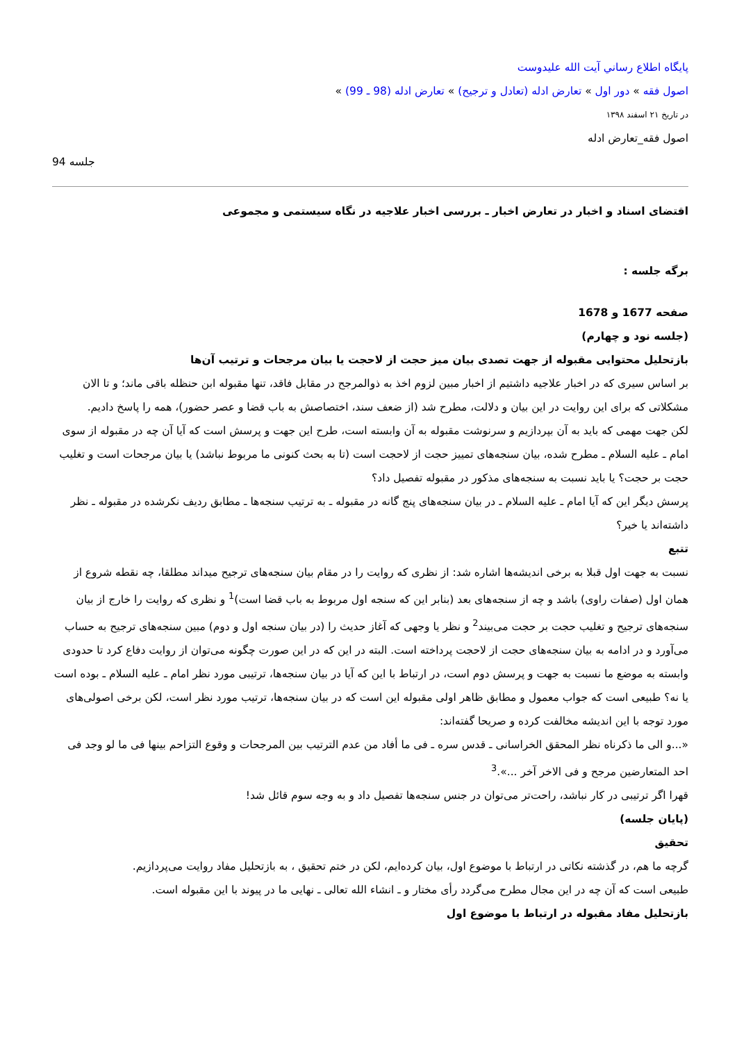پايگاه اطلاع رساني آيت الله عليدوست
اصول فقه » دور اول » تعارض ادله (تعادل و ترجیح) » تعارض ادله (98 ـ 99) »
در تاریخ ۲۱ اسفند ۱۳۹۸
اصول فقه_تعارض ادله
جلسه 94
اقتضای اسناد و اخبار در تعارض اخبار ـ بررسی اخبار علاجیه در نگاه سیستمی و مجموعی
برگه جلسه :
صفحه 1677 و 1678
(جلسه نود و چهارم)
بازتحلیل محتوایی مقبوله از جهت تصدی بیان میز حجت از لاحجت یا بیان مرجحات و ترتیب آن‌ها
بر اساس سیری که در اخبار علاجیه داشتیم از اخبار مبین لزوم اخذ به ذوالمرجح در مقابل فاقد، تنها مقبوله ابن حنظله باقی ماند؛ و تا الان مشکلاتی که برای این روایت در این بیان و دلالت، مطرح شد (از ضعف سند، اختصاصش به باب قضا و عصر حضور)، همه را پاسخ دادیم.
لکن جهت مهمی که باید به آن بپردازیم و سرنوشت مقبوله به آن وابسته است، طرح این جهت و پرسش است که آیا آن چه در مقبوله از سوی امام ـ علیه السلام ـ مطرح شده، بیان سنجه‌های تمییز حجت از لاحجت است (تا به بحث کنونی ما مربوط نباشد) یا بیان مرجحات است و تغلیب حجت بر حجت؟ یا باید نسبت به سنجه‌های مذکور در مقبوله تفصیل داد؟
پرسش دیگر این که آیا امام ـ علیه السلام ـ در بیان سنجه‌های پنج گانه در مقبوله ـ به ترتیب سنجه‌ها ـ مطابق ردیف نکرشده در مقبوله ـ نظر داشته‌اند یا خیر؟
تتبع
نسبت به جهت اول قبلا به برخی اندیشه‌ها اشاره شد: از نظری که روایت را در مقام بیان سنجه‌های ترجیح میداند مطلقا، چه نقطه شروع از همان اول (صفات راوی) باشد و چه از سنجه‌های بعد (بنابر این که سنجه اول مربوط به باب قضا است)<sup>1</sup> و نظری که روایت را خارج از بیان سنجه‌های ترجیح و تغلیب حجت بر حجت می‌بیند<sup>2</sup> و نظر یا وجهی که آغاز حدیث را (در بیان سنجه اول و دوم) مبین سنجه‌های ترجیح به حساب می‌آورد و در ادامه به بیان سنجه‌های حجت از لاحجت پرداخته است. البته در این که در این صورت چگونه می‌توان از روایت دفاع کرد تا حدودی وابسته به موضع ما نسبت به جهت و پرسش دوم است، در ارتباط با این که آیا در بیان سنجه‌ها، ترتیبی مورد نظر امام ـ علیه السلام ـ بوده است یا نه؟ طبیعی است که جواب معمول و مطابق ظاهر اولی مقبوله این است که در بیان سنجه‌ها، ترتیب مورد نظر است، لکن برخی اصولی‌های مورد توجه با این اندیشه مخالفت کرده و صریحا گفته‌اند:
«...و الی ما ذکرناه نظر المحقق الخراسانی ـ قدس سره ـ فی ما أفاد من عدم الترتیب بین المرجحات و وقوع التزاحم بینها فی ما لو وجد فی احد المتعارضین مرجح و فی الاخر آخر ...».<sup>3</sup>
قهرا اگر ترتیبی در کار نباشد، راحت‌تر می‌توان در جنس سنجه‌ها تفصیل داد و به وجه سوم قائل شد!
(پایان جلسه)
تحقیق
گرچه ما هم، در گذشته نکاتی در ارتباط با موضوع اول، بیان کرده‌ایم، لکن در ختم تحقیق ، به بازتحلیل مفاد روایت می‌پردازیم.
طبیعی است که آن چه در این مجال مطرح می‌گردد رأی مختار و ـ انشاء الله تعالی ـ نهایی ما در پیوند با این مقبوله است.
بازتحلیل مفاد مقبوله در ارتباط با موضوع اول